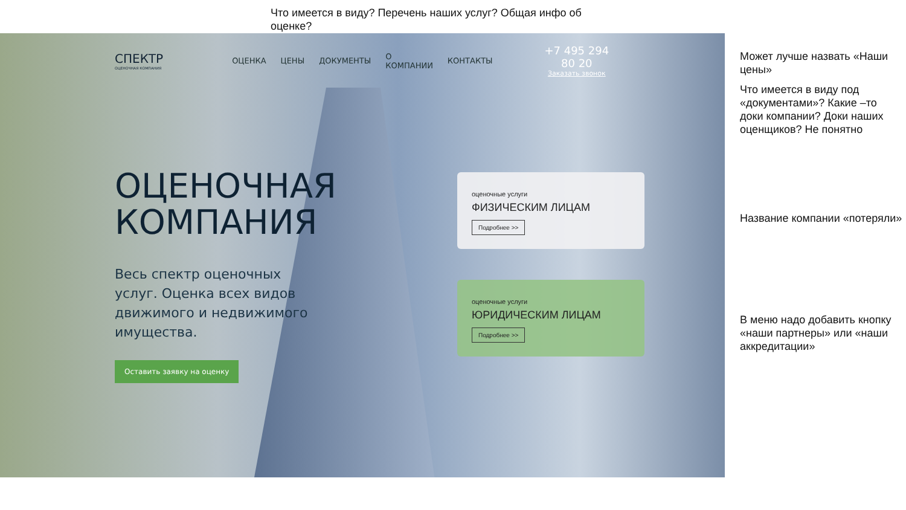Что имеется в виду? Перечень наших услуг? Общая инфо об оценке?
СПЕКТР
ОЦЕНОЧНАЯ КОМПАНИЯ
ОЦЕНКА ЦЕНЫ ДОКУМЕНТЫ О КОМПАНИИ КОНТАКТЫ
+7 495 294 80 20
Заказать звонок
ОЦЕНОЧНАЯ
КОМПАНИЯ
Весь спектр оценочных услуг. Оценка всех видов движимого и недвижимого имущества.
Оставить заявку на оценку
оценочные услуги
ФИЗИЧЕСКИМ ЛИЦАМ
Подробнее >>
оценочные услуги
ЮРИДИЧЕСКИМ ЛИЦАМ
Подробнее >>
Может лучше назвать «Наши цены»
Что имеется в виду под «документами»? Какие –то доки компании? Доки наших оценщиков? Не понятно
Название компании «потеряли»
В меню надо добавить кнопку «наши партнеры» или «наши аккредитации»